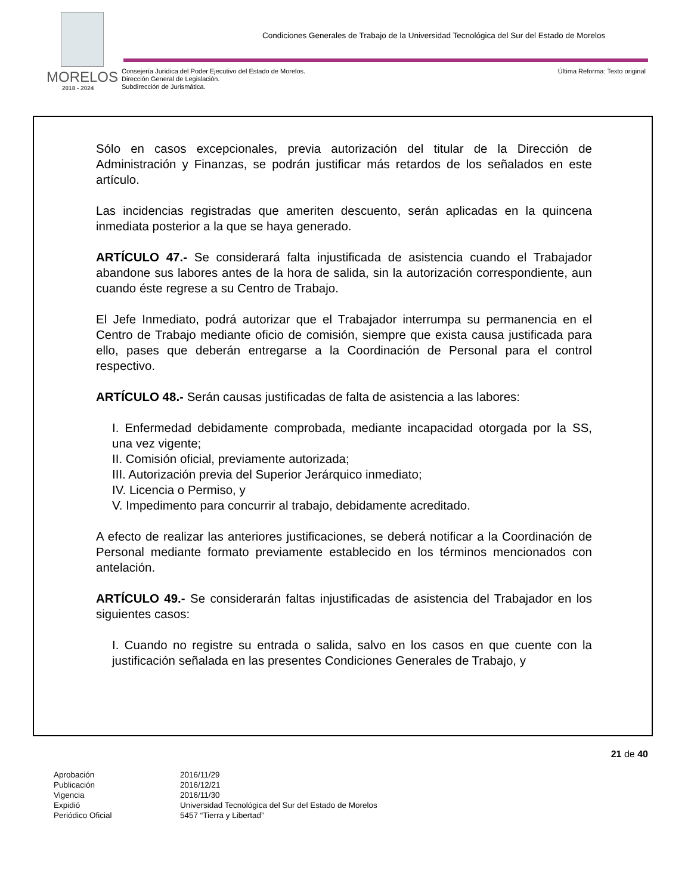MORELOS
2018 - 2024
Condiciones Generales de Trabajo de la Universidad Tecnológica del Sur del Estado de Morelos
Consejería Jurídica del Poder Ejecutivo del Estado de Morelos.
Dirección General de Legislación.
Subdirección de Jurismática.
Última Reforma: Texto original
Sólo en casos excepcionales, previa autorización del titular de la Dirección de Administración y Finanzas, se podrán justificar más retardos de los señalados en este artículo.
Las incidencias registradas que ameriten descuento, serán aplicadas en la quincena inmediata posterior a la que se haya generado.
ARTÍCULO 47.- Se considerará falta injustificada de asistencia cuando el Trabajador abandone sus labores antes de la hora de salida, sin la autorización correspondiente, aun cuando éste regrese a su Centro de Trabajo.
El Jefe Inmediato, podrá autorizar que el Trabajador interrumpa su permanencia en el Centro de Trabajo mediante oficio de comisión, siempre que exista causa justificada para ello, pases que deberán entregarse a la Coordinación de Personal para el control respectivo.
ARTÍCULO 48.- Serán causas justificadas de falta de asistencia a las labores:
I. Enfermedad debidamente comprobada, mediante incapacidad otorgada por la SS, una vez vigente;
II. Comisión oficial, previamente autorizada;
III. Autorización previa del Superior Jerárquico inmediato;
IV. Licencia o Permiso, y
V. Impedimento para concurrir al trabajo, debidamente acreditado.
A efecto de realizar las anteriores justificaciones, se deberá notificar a la Coordinación de Personal mediante formato previamente establecido en los términos mencionados con antelación.
ARTÍCULO 49.- Se considerarán faltas injustificadas de asistencia del Trabajador en los siguientes casos:
I. Cuando no registre su entrada o salida, salvo en los casos en que cuente con la justificación señalada en las presentes Condiciones Generales de Trabajo, y
21 de 40
| Aprobación | 2016/11/29 |
| Publicación | 2016/12/21 |
| Vigencia | 2016/11/30 |
| Expidió | Universidad Tecnológica del Sur del Estado de Morelos |
| Periódico Oficial | 5457 “Tierra y Libertad” |